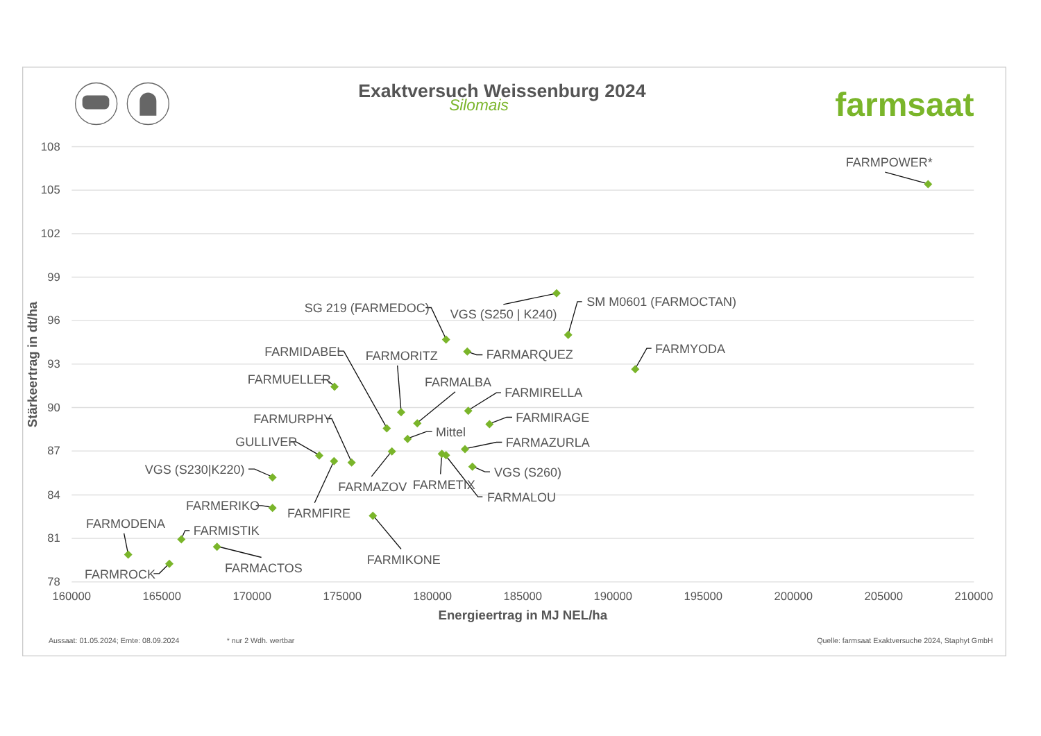Exaktversuch Weissenburg 2024
Silomais
farmsaat
108
105
102
99
96
93
90
87
84
81
78
160000
165000
170000
175000
180000
185000
190000
195000
200000
205000
210000
Stärkeertrag in dt/ha
Energieertrag in MJ NEL/ha
FARMPOWER*
SM M0601 (FARMOCTAN)
SG 219 (FARMEDOC)
VGS (S250 | K240)
FARMYODA
FARMIDABEL
FARMARQUEZ
FARMORITZ
FARMUELLER
FARMALBA
FARMIRELLA
FARMURPHY
FARMIRAGE
Mittel
GULLIVER
FARMAZURLA
VGS (S230|K220)
VGS (S260)
FARMAZOV
FARMETIX
FARMALOU
FARMERIKO
FARMFIRE
FARMODENA
FARMISTIK
FARMIKONE
FARMACTOS
FARMROCK
Aussaat: 01.05.2024; Ernte: 08.09.2024
* nur 2 Wdh. wertbar
Quelle: farmsaat Exaktversuche 2024, Staphyt GmbH